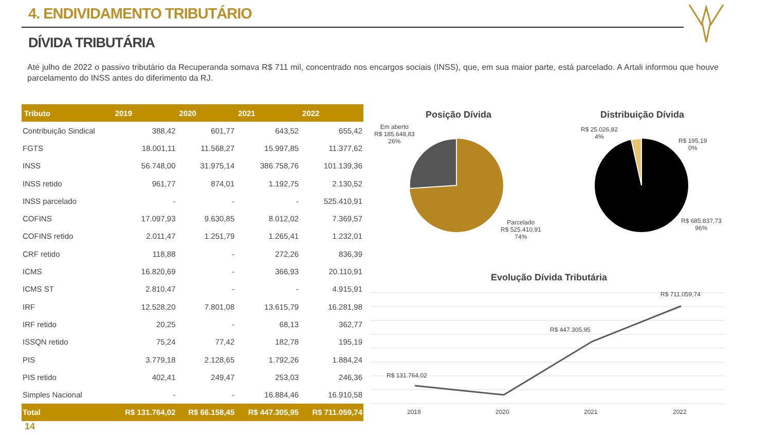4. ENDIVIDAMENTO TRIBUTÁRIO
DÍVIDA TRIBUTÁRIA
Até julho de 2022 o passivo tributário da Recuperanda somava R$ 711 mil, concentrado nos encargos sociais (INSS), que, em sua maior parte, está parcelado. A Artali informou que houve parcelamento do INSS antes do diferimento da RJ.
| Tributo | 2019 | 2020 | 2021 | 2022 |
| --- | --- | --- | --- | --- |
| Contribuição Sindical | 388,42 | 601,77 | 643,52 | 655,42 |
| FGTS | 18.001,11 | 11.568,27 | 15.997,85 | 11.377,62 |
| INSS | 56.748,00 | 31.975,14 | 386.758,76 | 101.139,36 |
| INSS retido | 961,77 | 874,01 | 1.192,75 | 2.130,52 |
| INSS parcelado | - | - | - | 525.410,91 |
| COFINS | 17.097,93 | 9.630,85 | 8.012,02 | 7.369,57 |
| COFINS retido | 2.011,47 | 1.251,79 | 1.265,41 | 1.232,01 |
| CRF retido | 118,88 | - | 272,26 | 836,39 |
| ICMS | 16.820,69 | - | 366,93 | 20.110,91 |
| ICMS ST | 2.810,47 | - | - | 4.915,91 |
| IRF | 12.528,20 | 7.801,08 | 13.615,79 | 16.281,98 |
| IRF retido | 20,25 | - | 68,13 | 362,77 |
| ISSQN retido | 75,24 | 77,42 | 182,78 | 195,19 |
| PIS | 3.779,18 | 2.128,65 | 1.792,26 | 1.884,24 |
| PIS retido | 402,41 | 249,47 | 253,03 | 246,36 |
| Simples Nacional | - | - | 16.884,46 | 16.910,58 |
| Total | R$ 131.764,02 | R$ 66.158,45 | R$ 447.305,95 | R$ 711.059,74 |
14
Posição Dívida
Em aberto
R$ 185.648,83
26%
Parcelado
R$ 525.410,91
74%
Distribuição Dívida
R$ 25.026,82
4%
R$ 195,19
0%
R$ 685.837,73
96%
Evolução Dívida Tributária
R$ 131.764,02
R$ 447.305,95
R$ 711.059,74
2019 2020 2021 2022